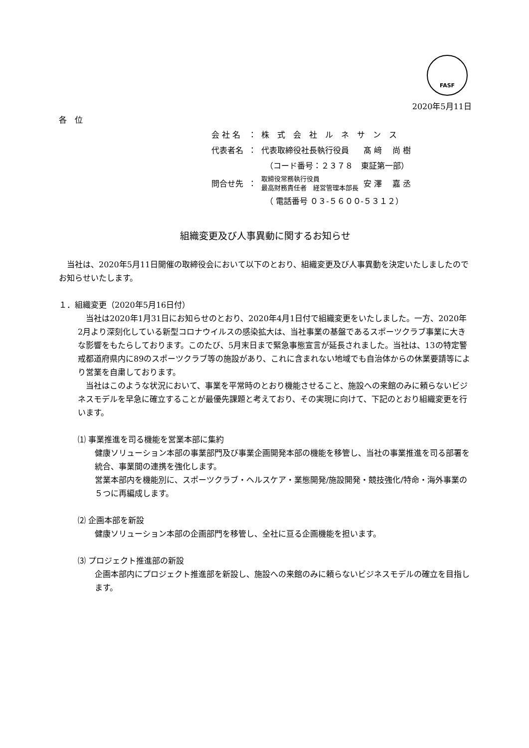FASF
2020年5月11日
各　位
| 会 社 名 | ： | 株 式 会 社 ル ネ サ ン ス | |
| 代表者名 | ： | 代表取締役社長執行役員 | 髙 﨑 尚 樹 |
| | | （コード番号：２３７８ 東証第一部） | |
| 問合せ先 | ： | 取締役常務執行役員 最高財務責任者 経営管理本部長 | 安 澤 嘉 丞 |
| | | （ 電話番号 ０３-５６００-５３１２） | |
組織変更及び人事異動に関するお知らせ
　当社は、2020年5月11日開催の取締役会において以下のとおり、組織変更及び人事異動を決定いたしましたのでお知らせいたします。
１．組織変更（2020年5月16日付）
　当社は2020年1月31日にお知らせのとおり、2020年4月1日付で組織変更をいたしました。一方、2020年2月より深刻化している新型コロナウイルスの感染拡大は、当社事業の基盤であるスポーツクラブ事業に大きな影響をもたらしております。このたび、5月末日まで緊急事態宣言が延長されました。当社は、13の特定警戒都道府県内に89のスポーツクラブ等の施設があり、これに含まれない地域でも自治体からの休業要請等により営業を自粛しております。
　当社はこのような状況において、事業を平常時のとおり機能させること、施設への来館のみに頼らないビジネスモデルを早急に確立することが最優先課題と考えており、その実現に向けて、下記のとおり組織変更を行います。
⑴ 事業推進を司る機能を営業本部に集約
健康ソリューション本部の事業部門及び事業企画開発本部の機能を移管し、当社の事業推進を司る部署を統合、事業間の連携を強化します。
営業本部内を機能別に、スポーツクラブ・ヘルスケア・業態開発/施設開発・競技強化/特命・海外事業の５つに再編成します。
⑵ 企画本部を新設
健康ソリューション本部の企画部門を移管し、全社に亘る企画機能を担います。
⑶ プロジェクト推進部の新設
企画本部内にプロジェクト推進部を新設し、施設への来館のみに頼らないビジネスモデルの確立を目指します。